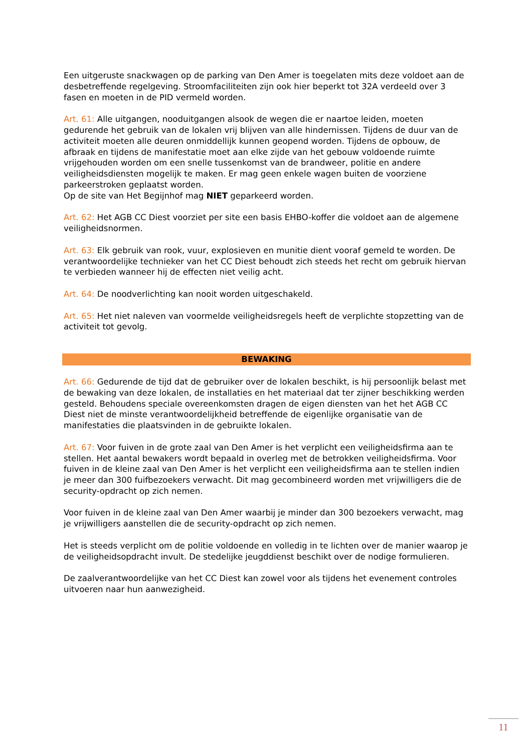Een uitgeruste snackwagen op de parking van Den Amer is toegelaten mits deze voldoet aan de desbetreffende regelgeving. Stroomfaciliteiten zijn ook hier beperkt tot 32A verdeeld over 3 fasen en moeten in de PID vermeld worden.
Art. 61: Alle uitgangen, nooduitgangen alsook de wegen die er naartoe leiden, moeten gedurende het gebruik van de lokalen vrij blijven van alle hindernissen. Tijdens de duur van de activiteit moeten alle deuren onmiddellijk kunnen geopend worden. Tijdens de opbouw, de afbraak en tijdens de manifestatie moet aan elke zijde van het gebouw voldoende ruimte vrijgehouden worden om een snelle tussenkomst van de brandweer, politie en andere veiligheidsdiensten mogelijk te maken. Er mag geen enkele wagen buiten de voorziene parkeerstroken geplaatst worden.
Op de site van Het Begijnhof mag NIET geparkeerd worden.
Art. 62: Het AGB CC Diest voorziet per site een basis EHBO-koffer die voldoet aan de algemene veiligheidsnormen.
Art. 63: Elk gebruik van rook, vuur, explosieven en munitie dient vooraf gemeld te worden. De verantwoordelijke technieker van het CC Diest behoudt zich steeds het recht om gebruik hiervan te verbieden wanneer hij de effecten niet veilig acht.
Art. 64: De noodverlichting kan nooit worden uitgeschakeld.
Art. 65: Het niet naleven van voormelde veiligheidsregels heeft de verplichte stopzetting van de activiteit tot gevolg.
BEWAKING
Art. 66: Gedurende de tijd dat de gebruiker over de lokalen beschikt, is hij persoonlijk belast met de bewaking van deze lokalen, de installaties en het materiaal dat ter zijner beschikking werden gesteld. Behoudens speciale overeenkomsten dragen de eigen diensten van het het AGB CC Diest niet de minste verantwoordelijkheid betreffende de eigenlijke organisatie van de manifestaties die plaatsvinden in de gebruikte lokalen.
Art. 67: Voor fuiven in de grote zaal van Den Amer is het verplicht een veiligheidsfirma aan te stellen. Het aantal bewakers wordt bepaald in overleg met de betrokken veiligheidsfirma. Voor fuiven in de kleine zaal van Den Amer is het verplicht een veiligheidsfirma aan te stellen indien je meer dan 300 fuifbezoekers verwacht. Dit mag gecombineerd worden met vrijwilligers die de security-opdracht op zich nemen.
Voor fuiven in de kleine zaal van Den Amer waarbij je minder dan 300 bezoekers verwacht, mag je vrijwilligers aanstellen die de security-opdracht op zich nemen.
Het is steeds verplicht om de politie voldoende en volledig in te lichten over de manier waarop je de veiligheidsopdracht invult. De stedelijke jeugddienst beschikt over de nodige formulieren.
De zaalverantwoordelijke van het CC Diest kan zowel voor als tijdens het evenement controles uitvoeren naar hun aanwezigheid.
11